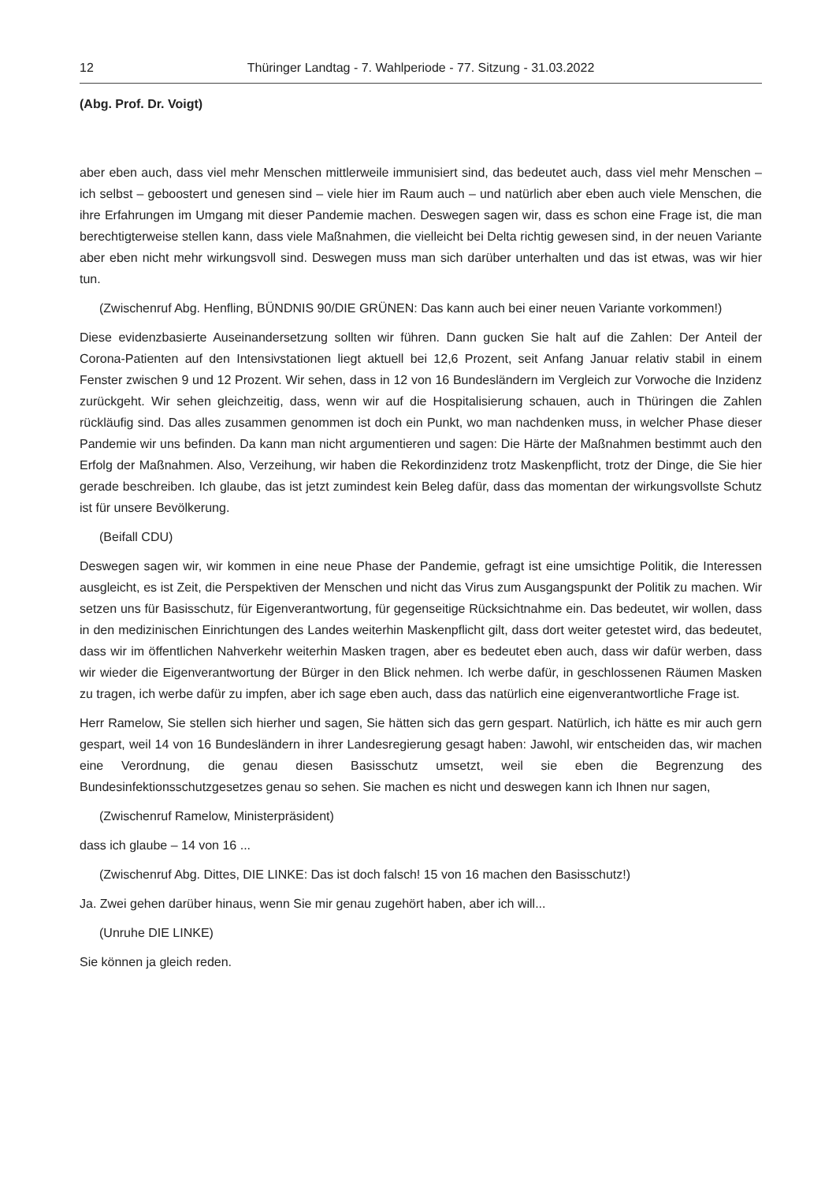12 Thüringer Landtag - 7. Wahlperiode - 77. Sitzung - 31.03.2022
(Abg. Prof. Dr. Voigt)
aber eben auch, dass viel mehr Menschen mittlerweile immunisiert sind, das bedeutet auch, dass viel mehr Menschen – ich selbst – geboostert und genesen sind – viele hier im Raum auch – und natürlich aber eben auch viele Menschen, die ihre Erfahrungen im Umgang mit dieser Pandemie machen. Deswegen sagen wir, dass es schon eine Frage ist, die man berechtigterweise stellen kann, dass viele Maßnahmen, die vielleicht bei Delta richtig gewesen sind, in der neuen Variante aber eben nicht mehr wirkungsvoll sind. Deswegen muss man sich darüber unterhalten und das ist etwas, was wir hier tun.
(Zwischenruf Abg. Henfling, BÜNDNIS 90/DIE GRÜNEN: Das kann auch bei einer neuen Variante vorkommen!)
Diese evidenzbasierte Auseinandersetzung sollten wir führen. Dann gucken Sie halt auf die Zahlen: Der Anteil der Corona-Patienten auf den Intensivstationen liegt aktuell bei 12,6 Prozent, seit Anfang Januar relativ stabil in einem Fenster zwischen 9 und 12 Prozent. Wir sehen, dass in 12 von 16 Bundesländern im Vergleich zur Vorwoche die Inzidenz zurückgeht. Wir sehen gleichzeitig, dass, wenn wir auf die Hospitalisierung schauen, auch in Thüringen die Zahlen rückläufig sind. Das alles zusammen genommen ist doch ein Punkt, wo man nachdenken muss, in welcher Phase dieser Pandemie wir uns befinden. Da kann man nicht argumentieren und sagen: Die Härte der Maßnahmen bestimmt auch den Erfolg der Maßnahmen. Also, Verzeihung, wir haben die Rekordinzidenz trotz Maskenpflicht, trotz der Dinge, die Sie hier gerade beschreiben. Ich glaube, das ist jetzt zumindest kein Beleg dafür, dass das momentan der wirkungsvollste Schutz ist für unsere Bevölkerung.
(Beifall CDU)
Deswegen sagen wir, wir kommen in eine neue Phase der Pandemie, gefragt ist eine umsichtige Politik, die Interessen ausgleicht, es ist Zeit, die Perspektiven der Menschen und nicht das Virus zum Ausgangspunkt der Politik zu machen. Wir setzen uns für Basisschutz, für Eigenverantwortung, für gegenseitige Rücksichtnahme ein. Das bedeutet, wir wollen, dass in den medizinischen Einrichtungen des Landes weiterhin Maskenpflicht gilt, dass dort weiter getestet wird, das bedeutet, dass wir im öffentlichen Nahverkehr weiterhin Masken tragen, aber es bedeutet eben auch, dass wir dafür werben, dass wir wieder die Eigenverantwortung der Bürger in den Blick nehmen. Ich werbe dafür, in geschlossenen Räumen Masken zu tragen, ich werbe dafür zu impfen, aber ich sage eben auch, dass das natürlich eine eigenverantwortliche Frage ist.
Herr Ramelow, Sie stellen sich hierher und sagen, Sie hätten sich das gern gespart. Natürlich, ich hätte es mir auch gern gespart, weil 14 von 16 Bundesländern in ihrer Landesregierung gesagt haben: Jawohl, wir entscheiden das, wir machen eine Verordnung, die genau diesen Basisschutz umsetzt, weil sie eben die Begrenzung des Bundesinfektionsschutzgesetzes genau so sehen. Sie machen es nicht und deswegen kann ich Ihnen nur sagen,
(Zwischenruf Ramelow, Ministerpräsident)
dass ich glaube – 14 von 16 ...
(Zwischenruf Abg. Dittes, DIE LINKE: Das ist doch falsch! 15 von 16 machen den Basisschutz!)
Ja. Zwei gehen darüber hinaus, wenn Sie mir genau zugehört haben, aber ich will...
(Unruhe DIE LINKE)
Sie können ja gleich reden.